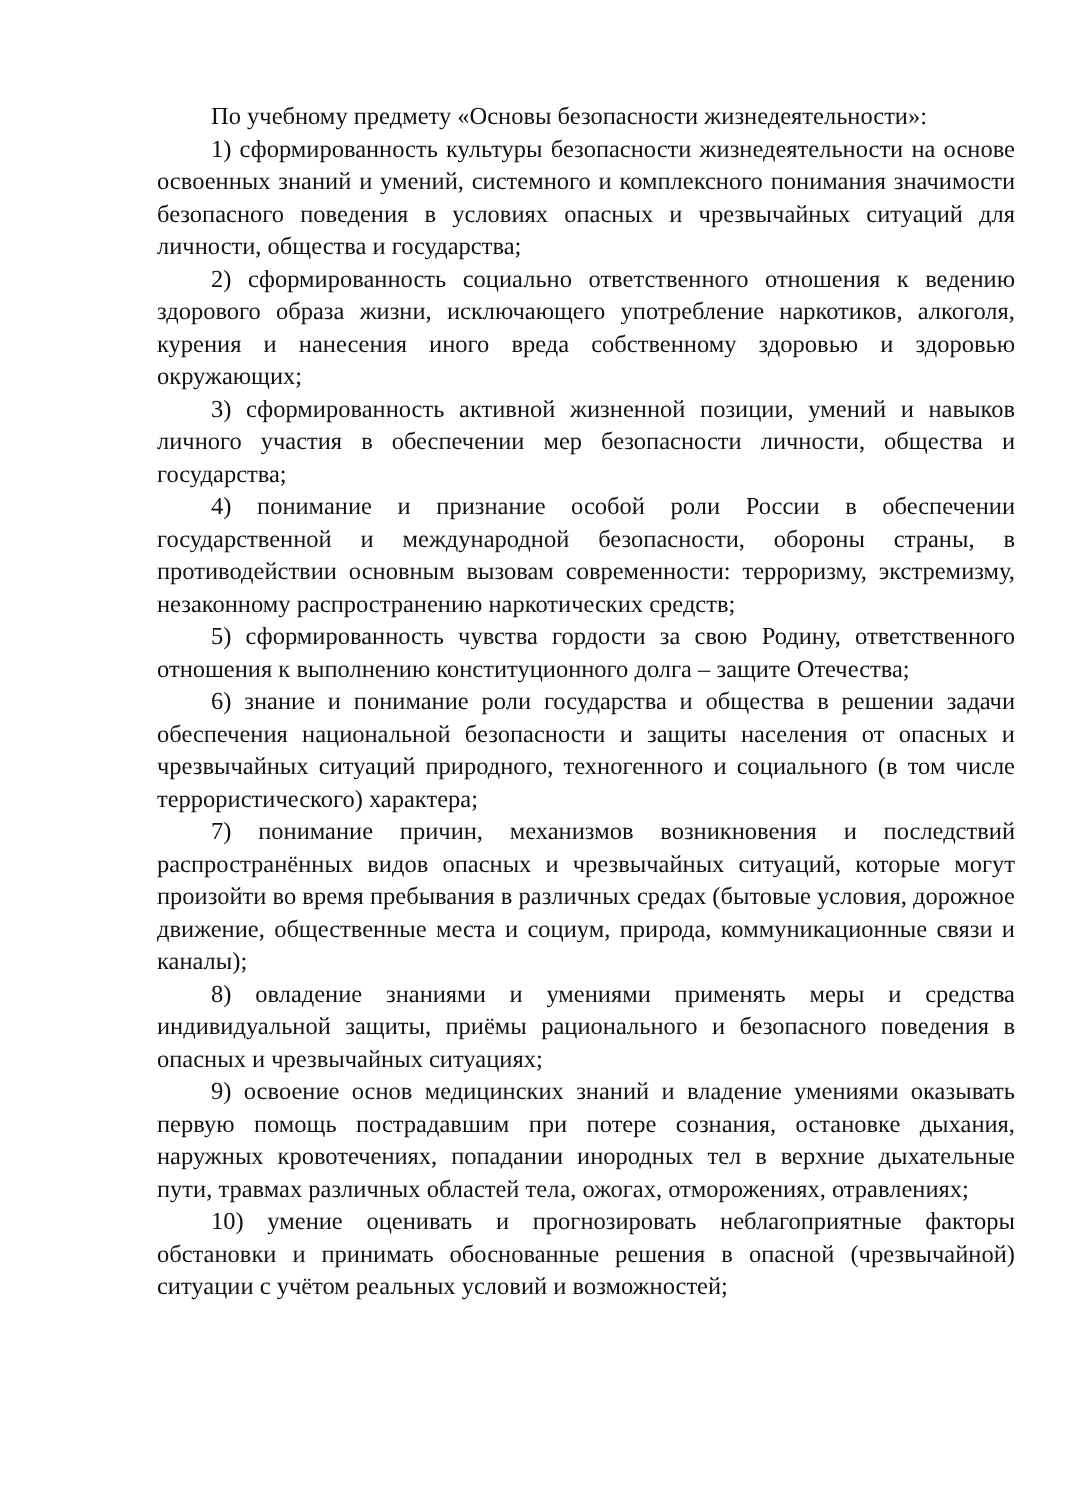По учебному предмету «Основы безопасности жизнедеятельности»:
1) сформированность культуры безопасности жизнедеятельности на основе освоенных знаний и умений, системного и комплексного понимания значимости безопасного поведения в условиях опасных и чрезвычайных ситуаций для личности, общества и государства;
2) сформированность социально ответственного отношения к ведению здорового образа жизни, исключающего употребление наркотиков, алкоголя, курения и нанесения иного вреда собственному здоровью и здоровью окружающих;
3) сформированность активной жизненной позиции, умений и навыков личного участия в обеспечении мер безопасности личности, общества и государства;
4) понимание и признание особой роли России в обеспечении государственной и международной безопасности, обороны страны, в противодействии основным вызовам современности: терроризму, экстремизму, незаконному распространению наркотических средств;
5) сформированность чувства гордости за свою Родину, ответственного отношения к выполнению конституционного долга – защите Отечества;
6) знание и понимание роли государства и общества в решении задачи обеспечения национальной безопасности и защиты населения от опасных и чрезвычайных ситуаций природного, техногенного и социального (в том числе террористического) характера;
7) понимание причин, механизмов возникновения и последствий распространённых видов опасных и чрезвычайных ситуаций, которые могут произойти во время пребывания в различных средах (бытовые условия, дорожное движение, общественные места и социум, природа, коммуникационные связи и каналы);
8) овладение знаниями и умениями применять меры и средства индивидуальной защиты, приёмы рационального и безопасного поведения в опасных и чрезвычайных ситуациях;
9) освоение основ медицинских знаний и владение умениями оказывать первую помощь пострадавшим при потере сознания, остановке дыхания, наружных кровотечениях, попадании инородных тел в верхние дыхательные пути, травмах различных областей тела, ожогах, отморожениях, отравлениях;
10) умение оценивать и прогнозировать неблагоприятные факторы обстановки и принимать обоснованные решения в опасной (чрезвычайной) ситуации с учётом реальных условий и возможностей;